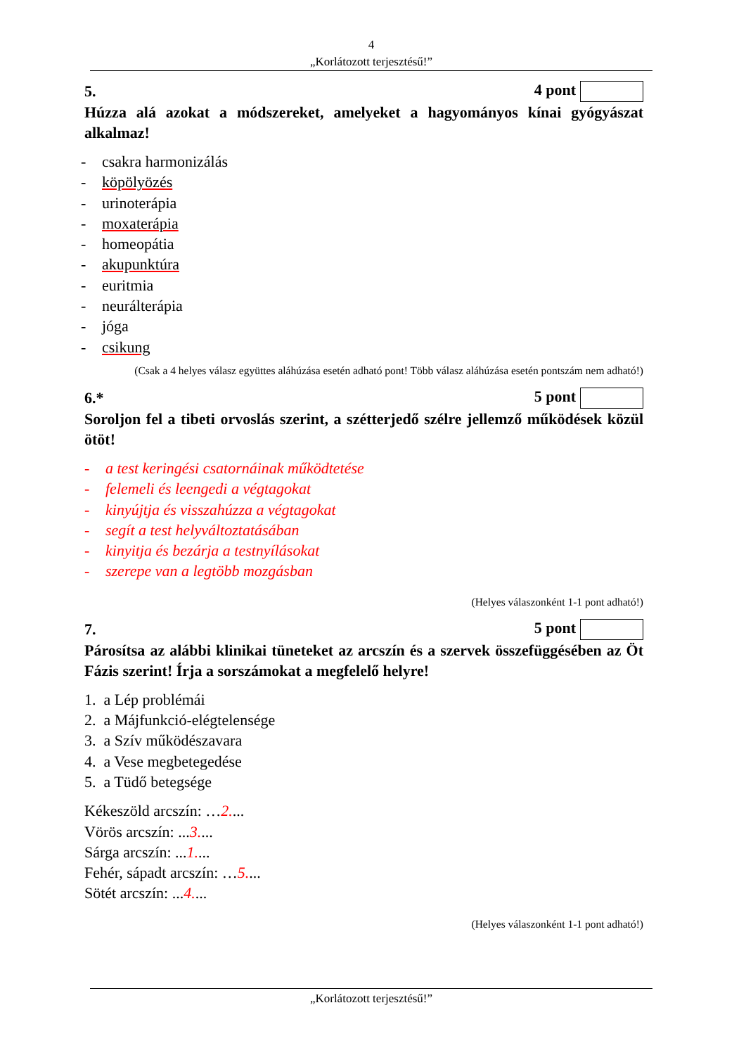4
„Korlátozott terjesztésű!”
5. 4 pont
Húzza alá azokat a módszereket, amelyeket a hagyományos kínai gyógyászat alkalmaz!
- csakra harmonizálás
- köpölyözés
- urinoterápia
- moxaterápia
- homeopátia
- akupunktúra
- euritmia
- neurálterápia
- jóga
- csikung
(Csak a 4 helyes válasz együttes aláhúzása esetén adható pont! Több válasz aláhúzása esetén pontszám nem adható!)
6.* 5 pont
Soroljon fel a tibeti orvoslás szerint, a szétterjedő szélre jellemző működések közül ötöt!
- a test keringési csatornáinak működtetése
- felemeli és leengedi a végtagokat
- kinyújtja és visszahúzza a végtagokat
- segít a test helyváltoztatásában
- kinyitja és bezárja a testnyílásokat
- szerepe van a legtöbb mozgásban
(Helyes válaszonként 1-1 pont adható!)
7. 5 pont
Párosítsa az alábbi klinikai tüneteket az arcszín és a szervek összefüggésében az Öt Fázis szerint! Írja a sorszámokat a megfelelő helyre!
1. a Lép problémái
2. a Májfunkció-elégtelensége
3. a Szív működészavara
4. a Vese megbetegedése
5. a Tüdő betegsége
Kékeszöld arcszín: …2....
Vörös arcszín: ...3....
Sárga arcszín: ...1....
Fehér, sápadt arcszín: …5....
Sötét arcszín: ...4....
(Helyes válaszonként 1-1 pont adható!)
„Korlátozott terjesztésű!”